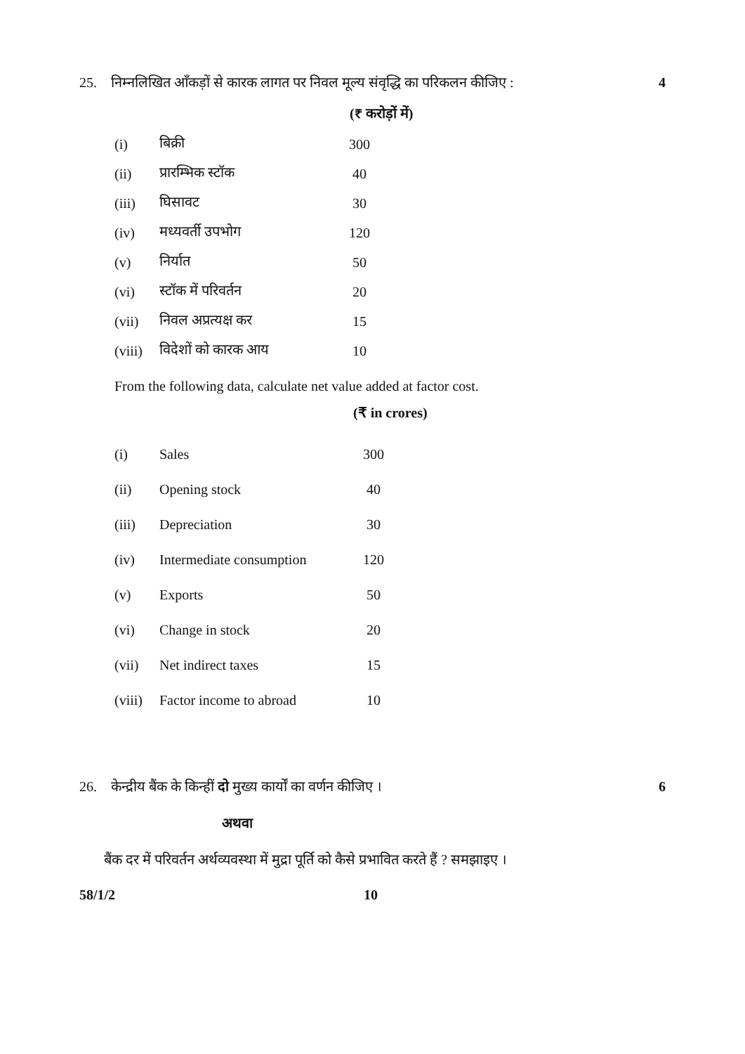25. निम्नलिखित आँकड़ों से कारक लागत पर निवल मूल्य संवृद्धि का परिकलन कीजिए : 4
(₹ करोड़ों में)
| (i) | बिक्री | 300 |
| (ii) | प्रारम्भिक स्टॉक | 40 |
| (iii) | घिसावट | 30 |
| (iv) | मध्यवर्ती उपभोग | 120 |
| (v) | निर्यात | 50 |
| (vi) | स्टॉक में परिवर्तन | 20 |
| (vii) | निवल अप्रत्यक्ष कर | 15 |
| (viii) | विदेशों को कारक आय | 10 |
From the following data, calculate net value added at factor cost.
(₹ in crores)
| (i) | Sales | 300 |
| (ii) | Opening stock | 40 |
| (iii) | Depreciation | 30 |
| (iv) | Intermediate consumption | 120 |
| (v) | Exports | 50 |
| (vi) | Change in stock | 20 |
| (vii) | Net indirect taxes | 15 |
| (viii) | Factor income to abroad | 10 |
26. केन्द्रीय बैंक के किन्हीं दो मुख्य कार्यों का वर्णन कीजिए । 6
अथवा
बैंक दर में परिवर्तन अर्थव्यवस्था में मुद्रा पूर्ति को कैसे प्रभावित करते हैं ? समझाइए ।
58/1/2 10